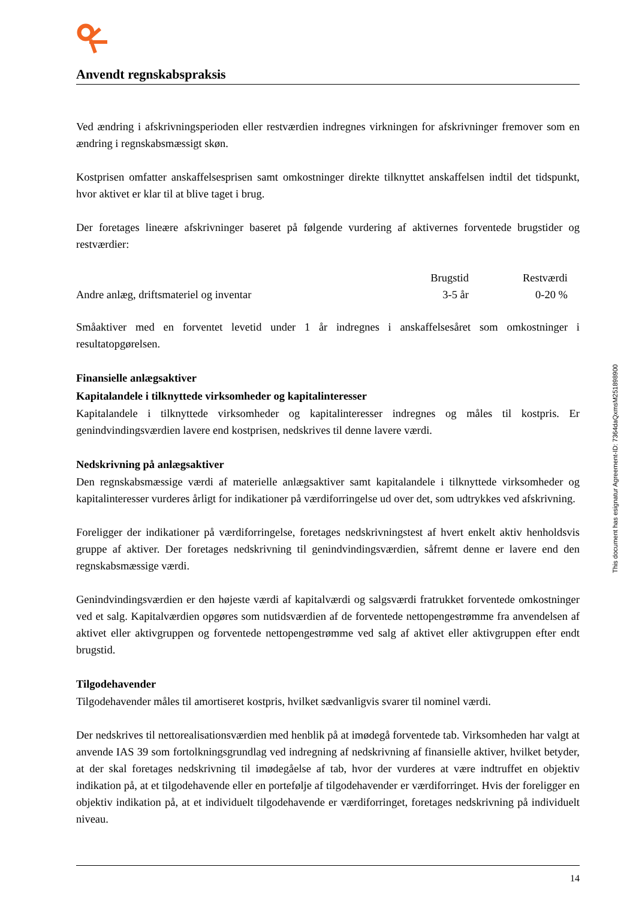Anvendt regnskabspraksis
Ved ændring i afskrivningsperioden eller restværdien indregnes virkningen for afskrivninger fremover som en ændring i regnskabsmæssigt skøn.
Kostprisen omfatter anskaffelsesprisen samt omkostninger direkte tilknyttet anskaffelsen indtil det tidspunkt, hvor aktivet er klar til at blive taget i brug.
Der foretages lineære afskrivninger baseret på følgende vurdering af aktivernes forventede brugstider og restværdier:
| | Brugstid | Restværdi |
| --- | --- | --- |
| Andre anlæg, driftsmateriel og inventar | 3-5 år | 0-20 % |
Småaktiver med en forventet levetid under 1 år indregnes i anskaffelsesåret som omkostninger i resultatopgørelsen.
Finansielle anlægsaktiver
Kapitalandele i tilknyttede virksomheder og kapitalinteresser
Kapitalandele i tilknyttede virksomheder og kapitalinteresser indregnes og måles til kostpris. Er genindvindingsværdien lavere end kostprisen, nedskrives til denne lavere værdi.
Nedskrivning på anlægsaktiver
Den regnskabsmæssige værdi af materielle anlægsaktiver samt kapitalandele i tilknyttede virksomheder og kapitalinteresser vurderes årligt for indikationer på værdiforringelse ud over det, som udtrykkes ved afskrivning.
Foreligger der indikationer på værdiforringelse, foretages nedskrivningstest af hvert enkelt aktiv henholdsvis gruppe af aktiver. Der foretages nedskrivning til genindvindingsværdien, såfremt denne er lavere end den regnskabsmæssige værdi.
Genindvindingsværdien er den højeste værdi af kapitalværdi og salgsværdi fratrukket forventede omkostninger ved et salg. Kapitalværdien opgøres som nutidsværdien af de forventede nettopengestrømme fra anvendelsen af aktivet eller aktivgruppen og forventede nettopengestrømme ved salg af aktivet eller aktivgruppen efter endt brugstid.
Tilgodehavender
Tilgodehavender måles til amortiseret kostpris, hvilket sædvanligvis svarer til nominel værdi.
Der nedskrives til nettorealisationsværdien med henblik på at imødegå forventede tab. Virksomheden har valgt at anvende IAS 39 som fortolkningsgrundlag ved indregning af nedskrivning af finansielle aktiver, hvilket betyder, at der skal foretages nedskrivning til imødegåelse af tab, hvor der vurderes at være indtruffet en objektiv indikation på, at et tilgodehavende eller en portefølje af tilgodehavender er værdiforringet. Hvis der foreligger en objektiv indikation på, at et individuelt tilgodehavende er værdiforringet, foretages nedskrivning på individuelt niveau.
This document has esignatur Agreement-ID: 7364daQxmsM251898900
14